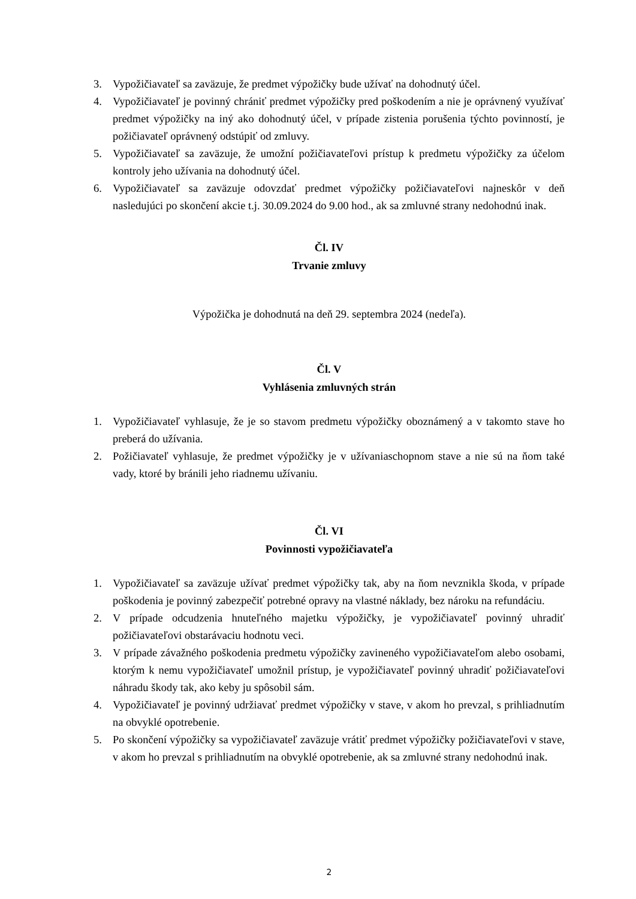3. Vypožičiavateľ sa zaväzuje, že predmet výpožičky bude užívať na dohodnutý účel.
4. Vypožičiavateľ je povinný chrániť predmet výpožičky pred poškodením a nie je oprávnený využívať predmet výpožičky na iný ako dohodnutý účel, v prípade zistenia porušenia týchto povinností, je požičiavateľ oprávnený odstúpiť od zmluvy.
5. Vypožičiavateľ sa zaväzuje, že umožní požičiavateľovi prístup k predmetu výpožičky za účelom kontroly jeho užívania na dohodnutý účel.
6. Vypožičiavateľ sa zaväzuje odovzdať predmet výpožičky požičiavateľovi najneskôr v deň nasledujúci po skončení akcie t.j. 30.09.2024 do 9.00 hod., ak sa zmluvné strany nedohodnú inak.
Čl. IV
Trvanie zmluvy
Výpožička je dohodnutá na deň 29. septembra 2024 (nedeľa).
Čl. V
Vyhlásenia zmluvných strán
1. Vypožičiavateľ vyhlasuje, že je so stavom predmetu výpožičky oboznámený a v takomto stave ho preberá do užívania.
2. Požičiavateľ vyhlasuje, že predmet výpožičky je v užívaniaschopnom stave a nie sú na ňom také vady, ktoré by bránili jeho riadnemu užívaniu.
Čl. VI
Povinnosti vypožičiavateľa
1. Vypožičiavateľ sa zaväzuje užívať predmet výpožičky tak, aby na ňom nevznikla škoda, v prípade poškodenia je povinný zabezpečiť potrebné opravy na vlastné náklady, bez nároku na refundáciu.
2. V prípade odcudzenia hnuteľného majetku výpožičky, je vypožičiavateľ povinný uhradiť požičiavateľovi obstarávaciu hodnotu veci.
3. V prípade závažného poškodenia predmetu výpožičky zavineného vypožičiavateľom alebo osobami, ktorým k nemu vypožičiavateľ umožnil prístup, je vypožičiavateľ povinný uhradiť požičiavateľovi náhradu škody tak, ako keby ju spôsobil sám.
4. Vypožičiavateľ je povinný udržiavať predmet výpožičky v stave, v akom ho prevzal, s prihliadnutím na obvyklé opotrebenie.
5. Po skončení výpožičky sa vypožičiavateľ zaväzuje vrátiť predmet výpožičky požičiavateľovi v stave, v akom ho prevzal s prihliadnutím na obvyklé opotrebenie, ak sa zmluvné strany nedohodnú inak.
2